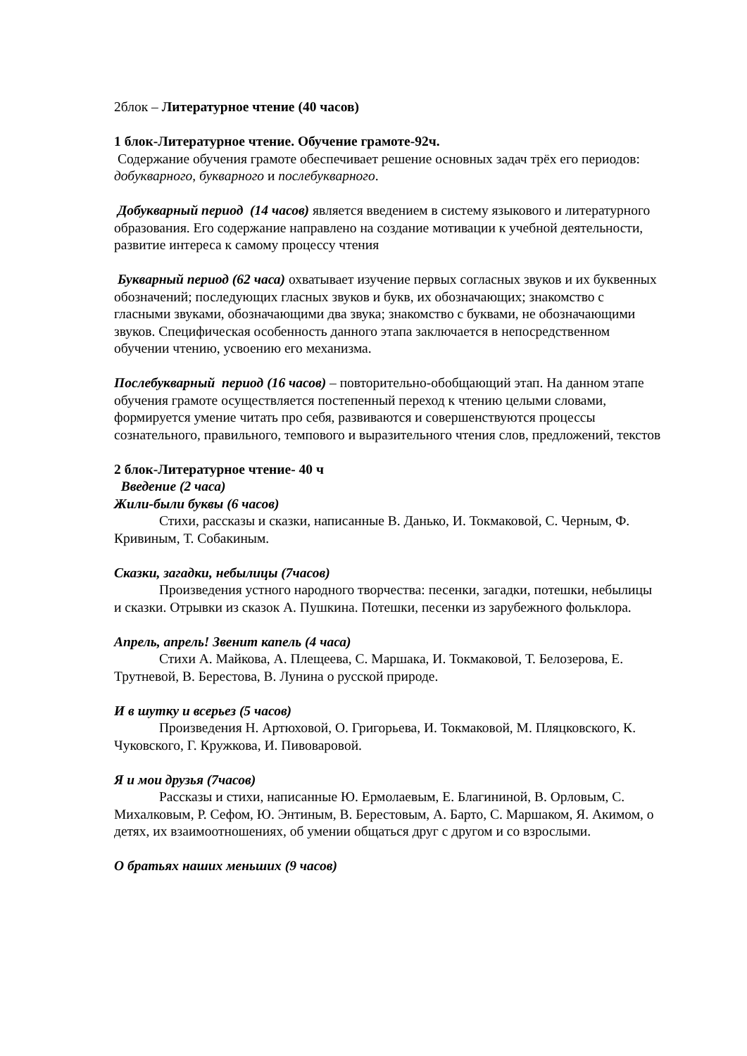2блок – Литературное чтение (40 часов)
1 блок-Литературное чтение. Обучение грамоте-92ч.
Содержание обучения грамоте обеспечивает решение основных задач трёх его периодов: добукварного, букварного и послебукварного.
Добукварный период (14 часов) является введением в систему языкового и литературного образования. Его содержание направлено на создание мотивации к учебной деятельности, развитие интереса к самому процессу чтения
Букварный период (62 часа) охватывает изучение первых согласных звуков и их буквенных обозначений; последующих гласных звуков и букв, их обозначающих; знакомство с гласными звуками, обозначающими два звука; знакомство с буквами, не обозначающими звуков. Специфическая особенность данного этапа заключается в непосредственном обучении чтению, усвоению его механизма.
Послебукварный период (16 часов) – повторительно-обобщающий этап. На данном этапе обучения грамоте осуществляется постепенный переход к чтению целыми словами, формируется умение читать про себя, развиваются и совершенствуются процессы сознательного, правильного, темпового и выразительного чтения слов, предложений, текстов
2 блок-Литературное чтение- 40 ч
Введение (2 часа)
Жили-были буквы (6 часов)
Стихи, рассказы и сказки, написанные В. Данько, И. Токмаковой, С. Черным, Ф. Кривиным, Т. Собакиным.
Сказки, загадки, небылицы (7часов)
Произведения устного народного творчества: песенки, загадки, потешки, небылицы и сказки. Отрывки из сказок А. Пушкина. Потешки, песенки из зарубежного фольклора.
Апрель, апрель! Звенит капель (4 часа)
Стихи А. Майкова, А. Плещеева, С. Маршака, И. Токмаковой, Т. Белозерова, Е. Трутневой, В. Берестова, В. Лунина о русской природе.
И в шутку и всерьез (5 часов)
Произведения Н. Артюховой, О. Григорьева, И. Токмаковой, М. Пляцковского, К. Чуковского, Г. Кружкова, И. Пивоваровой.
Я и мои друзья (7часов)
Рассказы и стихи, написанные Ю. Ермолаевым, Е. Благининой, В. Орловым, С. Михалковым, Р. Сефом, Ю. Энтиным, В. Берестовым, А. Барто, С. Маршаком, Я. Акимом, о детях, их взаимоотношениях, об умении общаться друг с другом и со взрослыми.
О братьях наших меньших (9 часов)